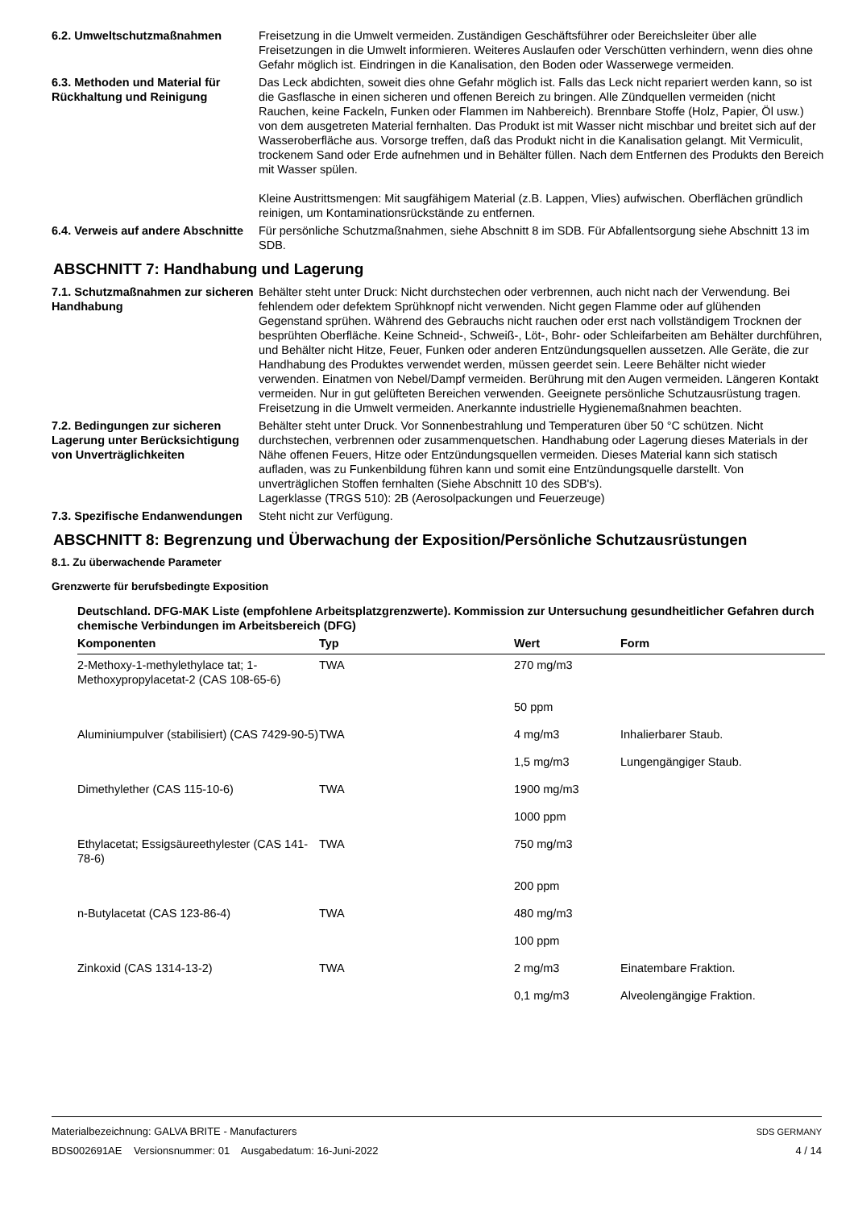6.2. Umweltschutzmaßnahmen Freisetzung in die Umwelt vermeiden. Zuständigen Geschäftsführer oder Bereichsleiter über alle Freisetzungen in die Umwelt informieren. Weiteres Auslaufen oder Verschütten verhindern, wenn dies ohne Gefahr möglich ist. Eindringen in die Kanalisation, den Boden oder Wasserwege vermeiden.
6.3. Methoden und Material für Rückhaltung und Reinigung
Das Leck abdichten, soweit dies ohne Gefahr möglich ist. Falls das Leck nicht repariert werden kann, so ist die Gasflasche in einen sicheren und offenen Bereich zu bringen. Alle Zündquellen vermeiden (nicht Rauchen, keine Fackeln, Funken oder Flammen im Nahbereich). Brennbare Stoffe (Holz, Papier, Öl usw.) von dem ausgetreten Material fernhalten. Das Produkt ist mit Wasser nicht mischbar und breitet sich auf der Wasseroberfläche aus. Vorsorge treffen, daß das Produkt nicht in die Kanalisation gelangt. Mit Vermiculit, trockenem Sand oder Erde aufnehmen und in Behälter füllen. Nach dem Entfernen des Produkts den Bereich mit Wasser spülen.
Kleine Austrittsmengen: Mit saugfähigem Material (z.B. Lappen, Vlies) aufwischen. Oberflächen gründlich reinigen, um Kontaminationsrückstände zu entfernen.
6.4. Verweis auf andere Abschnitte
Für persönliche Schutzmaßnahmen, siehe Abschnitt 8 im SDB. Für Abfallentsorgung siehe Abschnitt 13 im SDB.
ABSCHNITT 7: Handhabung und Lagerung
7.1. Schutzmaßnahmen zur sicheren Handhabung
Behälter steht unter Druck: Nicht durchstechen oder verbrennen, auch nicht nach der Verwendung. Bei fehlendem oder defektem Sprühknopf nicht verwenden. Nicht gegen Flamme oder auf glühenden Gegenstand sprühen. Während des Gebrauchs nicht rauchen oder erst nach vollständigem Trocknen der besprühten Oberfläche. Keine Schneid-, Schweiß-, Löt-, Bohr- oder Schleifarbeiten am Behälter durchführen, und Behälter nicht Hitze, Feuer, Funken oder anderen Entzündungsquellen aussetzen. Alle Geräte, die zur Handhabung des Produktes verwendet werden, müssen geerdet sein. Leere Behälter nicht wieder verwenden. Einatmen von Nebel/Dampf vermeiden. Berührung mit den Augen vermeiden. Längeren Kontakt vermeiden. Nur in gut gelüfteten Bereichen verwenden. Geeignete persönliche Schutzausrüstung tragen. Freisetzung in die Umwelt vermeiden. Anerkannte industrielle Hygienemaßnahmen beachten.
7.2. Bedingungen zur sicheren Lagerung unter Berücksichtigung von Unverträglichkeiten
Behälter steht unter Druck. Vor Sonnenbestrahlung und Temperaturen über 50 °C schützen. Nicht durchstechen, verbrennen oder zusammenquetschen. Handhabung oder Lagerung dieses Materials in der Nähe offenen Feuers, Hitze oder Entzündungsquellen vermeiden. Dieses Material kann sich statisch aufladen, was zu Funkenbildung führen kann und somit eine Entzündungsquelle darstellt. Von unverträglichen Stoffen fernhalten (Siehe Abschnitt 10 des SDB's).
Lagerklasse (TRGS 510): 2B (Aerosolpackungen und Feuerzeuge)
7.3. Spezifische Endanwendungen
Steht nicht zur Verfügung.
ABSCHNITT 8: Begrenzung und Überwachung der Exposition/Persönliche Schutzausrüstungen
8.1. Zu überwachende Parameter
Grenzwerte für berufsbedingte Exposition
Deutschland. DFG-MAK Liste (empfohlene Arbeitsplatzgrenzwerte). Kommission zur Untersuchung gesundheitlicher Gefahren durch chemische Verbindungen im Arbeitsbereich (DFG)
| Komponenten | Typ | Wert | Form |
| --- | --- | --- | --- |
| 2-Methoxy-1-methylethylace tat; 1-Methoxypropylacetat-2 (CAS 108-65-6) | TWA | 270 mg/m3 | |
| | | 50 ppm | |
| Aluminiumpulver (stabilisiert) (CAS 7429-90-5) | TWA | 4 mg/m3 | Inhalierbarer Staub. |
| | | 1,5 mg/m3 | Lungengängiger Staub. |
| Dimethylether (CAS 115-10-6) | TWA | 1900 mg/m3 | |
| | | 1000 ppm | |
| Ethylacetat; Essigsäureethylester (CAS 141-78-6) | TWA | 750 mg/m3 | |
| | | 200 ppm | |
| n-Butylacetat (CAS 123-86-4) | TWA | 480 mg/m3 | |
| | | 100 ppm | |
| Zinkoxid (CAS 1314-13-2) | TWA | 2 mg/m3 | Einatembare Fraktion. |
| | | 0,1 mg/m3 | Alveolengängige Fraktion. |
Materialbezeichnung: GALVA BRITE - Manufacturers
BDS002691AE Versionsnummer: 01 Ausgabedatum: 16-Juni-2022
SDS GERMANY
4 / 14